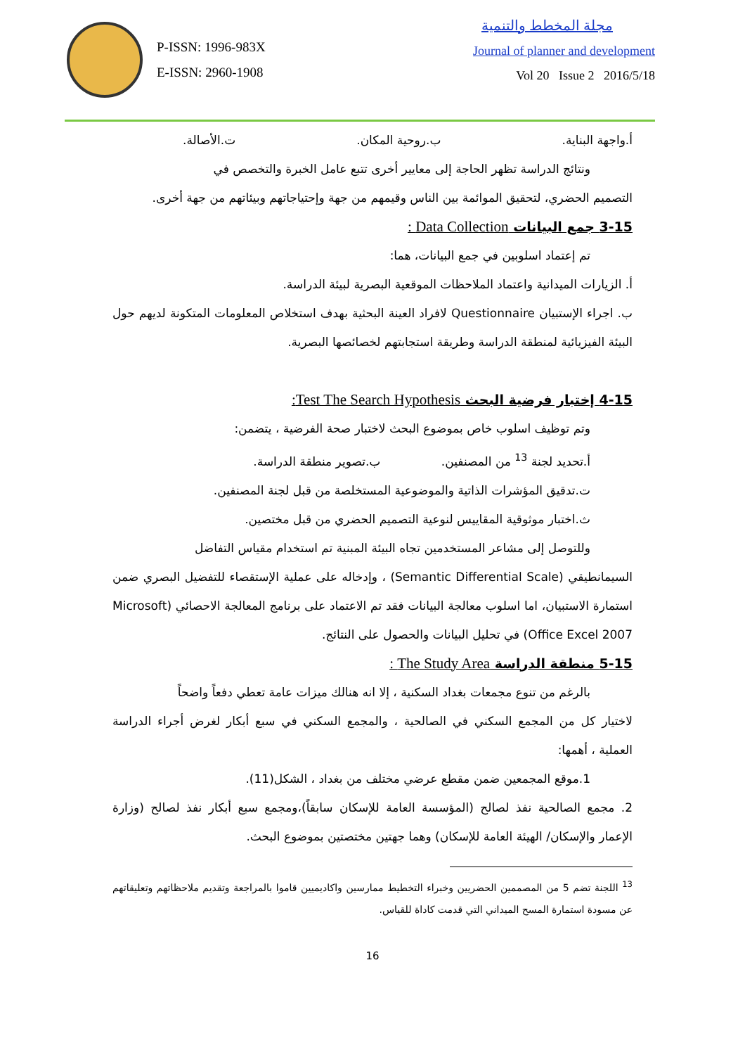P-ISSN: 1996-983X
E-ISSN: 2960-1908
مجلة المخطط والتنمية
Journal of planner and development
Vol 20 Issue 2 2016/5/18
أ.واجهة البناية. ب.روحية المكان. ت.الأصالة.
ونتائج الدراسة تظهر الحاجة إلى معايير أخرى تتبع عامل الخبرة والتخصص في
التصميم الحضري، لتحقيق الموائمة بين الناس وقيمهم من جهة وإحتياجاتهم وبيئاتهم من جهة أخرى.
3-15 جمع البيانات Data Collection :
تم إعتماد اسلوبين في جمع البيانات، هما:
أ. الزيارات الميدانية واعتماد الملاحظات الموقعية البصرية لبيئة الدراسة.
ب. اجراء الإستبيان Questionnaire لافراد العينة البحثية بهدف استخلاص المعلومات المتكونة لديهم حول البيئة الفيزيائية لمنطقة الدراسة وطريقة استجابتهم لخصائصها البصرية.
4-15 إختبار فرضية البحث Test The Search Hypothesis:
وتم توظيف اسلوب خاص بموضوع البحث لاختبار صحة الفرضية ، يتضمن:
أ.تحديد لجنة <sup>13</sup> من المصنفين. ب.تصوير منطقة الدراسة.
ت.تدقيق المؤشرات الذاتية والموضوعية المستخلصة من قبل لجنة المصنفين.
ث.اختبار موثوقية المقاييس لنوعية التصميم الحضري من قبل مختصين.
وللتوصل إلى مشاعر المستخدمين تجاه البيئة المبنية تم استخدام مقياس التفاضل
السيمانطيقي (Semantic Differential Scale) ، وإدخاله على عملية الإستقصاء للتفضيل البصري ضمن استمارة الاستبيان، اما اسلوب معالجة البيانات فقد تم الاعتماد على برنامج المعالجة الاحصائي (Microsoft Office Excel 2007) في تحليل البيانات والحصول على النتائج.
5-15 منطقة الدراسة The Study Area :
بالرغم من تنوع مجمعات بغداد السكنية ، إلا انه هنالك ميزات عامة تعطي دفعاً واضحاً
لاختيار كل من المجمع السكني في الصالحية ، والمجمع السكني في سبع أبكار لغرض أجراء الدراسة العملية ، أهمها:
1.موقع المجمعين ضمن مقطع عرضي مختلف من بغداد ، الشكل(11).
2. مجمع الصالحية نفذ لصالح (المؤسسة العامة للإسكان سابقاً)،ومجمع سبع أبكار نفذ لصالح (وزارة الإعمار والإسكان/ الهيئة العامة للإسكان) وهما جهتين مختصتين بموضوع البحث.
<sup>13</sup> اللجنة تضم 5 من المصممين الحضريين وخبراء التخطيط ممارسين واكاديميين قاموا بالمراجعة وتقديم ملاحظاتهم وتعليقاتهم عن مسودة استمارة المسح الميداني التي قدمت كاداة للقياس.
16